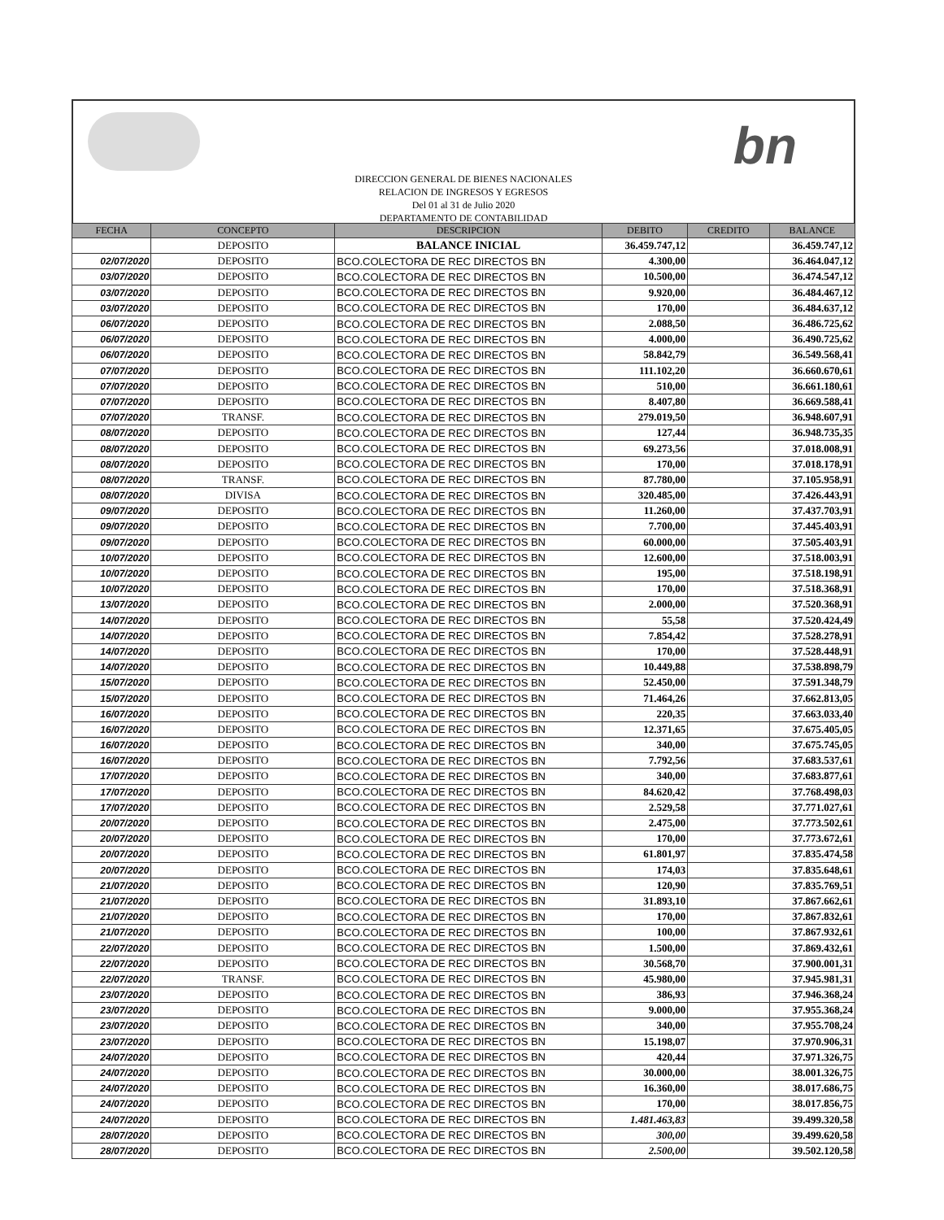bn
DIRECCION GENERAL DE BIENES NACIONALES
RELACION DE INGRESOS Y EGRESOS
Del 01 al 31 de Julio 2020
DEPARTAMENTO DE CONTABILIDAD
| FECHA | CONCEPTO | DESCRIPCION | DEBITO | CREDITO | BALANCE |
| --- | --- | --- | --- | --- | --- |
| | DEPOSITO | BALANCE INICIAL | 36.459.747,12 | | 36.459.747,12 |
| 02/07/2020 | DEPOSITO | BCO.COLECTORA DE REC DIRECTOS BN | 4.300,00 | | 36.464.047,12 |
| 03/07/2020 | DEPOSITO | BCO.COLECTORA DE REC DIRECTOS BN | 10.500,00 | | 36.474.547,12 |
| 03/07/2020 | DEPOSITO | BCO.COLECTORA DE REC DIRECTOS BN | 9.920,00 | | 36.484.467,12 |
| 03/07/2020 | DEPOSITO | BCO.COLECTORA DE REC DIRECTOS BN | 170,00 | | 36.484.637,12 |
| 06/07/2020 | DEPOSITO | BCO.COLECTORA DE REC DIRECTOS BN | 2.088,50 | | 36.486.725,62 |
| 06/07/2020 | DEPOSITO | BCO.COLECTORA DE REC DIRECTOS BN | 4.000,00 | | 36.490.725,62 |
| 06/07/2020 | DEPOSITO | BCO.COLECTORA DE REC DIRECTOS BN | 58.842,79 | | 36.549.568,41 |
| 07/07/2020 | DEPOSITO | BCO.COLECTORA DE REC DIRECTOS BN | 111.102,20 | | 36.660.670,61 |
| 07/07/2020 | DEPOSITO | BCO.COLECTORA DE REC DIRECTOS BN | 510,00 | | 36.661.180,61 |
| 07/07/2020 | DEPOSITO | BCO.COLECTORA DE REC DIRECTOS BN | 8.407,80 | | 36.669.588,41 |
| 07/07/2020 | TRANSF. | BCO.COLECTORA DE REC DIRECTOS BN | 279.019,50 | | 36.948.607,91 |
| 08/07/2020 | DEPOSITO | BCO.COLECTORA DE REC DIRECTOS BN | 127,44 | | 36.948.735,35 |
| 08/07/2020 | DEPOSITO | BCO.COLECTORA DE REC DIRECTOS BN | 69.273,56 | | 37.018.008,91 |
| 08/07/2020 | DEPOSITO | BCO.COLECTORA DE REC DIRECTOS BN | 170,00 | | 37.018.178,91 |
| 08/07/2020 | TRANSF. | BCO.COLECTORA DE REC DIRECTOS BN | 87.780,00 | | 37.105.958,91 |
| 08/07/2020 | DIVISA | BCO.COLECTORA DE REC DIRECTOS BN | 320.485,00 | | 37.426.443,91 |
| 09/07/2020 | DEPOSITO | BCO.COLECTORA DE REC DIRECTOS BN | 11.260,00 | | 37.437.703,91 |
| 09/07/2020 | DEPOSITO | BCO.COLECTORA DE REC DIRECTOS BN | 7.700,00 | | 37.445.403,91 |
| 09/07/2020 | DEPOSITO | BCO.COLECTORA DE REC DIRECTOS BN | 60.000,00 | | 37.505.403,91 |
| 10/07/2020 | DEPOSITO | BCO.COLECTORA DE REC DIRECTOS BN | 12.600,00 | | 37.518.003,91 |
| 10/07/2020 | DEPOSITO | BCO.COLECTORA DE REC DIRECTOS BN | 195,00 | | 37.518.198,91 |
| 10/07/2020 | DEPOSITO | BCO.COLECTORA DE REC DIRECTOS BN | 170,00 | | 37.518.368,91 |
| 13/07/2020 | DEPOSITO | BCO.COLECTORA DE REC DIRECTOS BN | 2.000,00 | | 37.520.368,91 |
| 14/07/2020 | DEPOSITO | BCO.COLECTORA DE REC DIRECTOS BN | 55,58 | | 37.520.424,49 |
| 14/07/2020 | DEPOSITO | BCO.COLECTORA DE REC DIRECTOS BN | 7.854,42 | | 37.528.278,91 |
| 14/07/2020 | DEPOSITO | BCO.COLECTORA DE REC DIRECTOS BN | 170,00 | | 37.528.448,91 |
| 14/07/2020 | DEPOSITO | BCO.COLECTORA DE REC DIRECTOS BN | 10.449,88 | | 37.538.898,79 |
| 15/07/2020 | DEPOSITO | BCO.COLECTORA DE REC DIRECTOS BN | 52.450,00 | | 37.591.348,79 |
| 15/07/2020 | DEPOSITO | BCO.COLECTORA DE REC DIRECTOS BN | 71.464,26 | | 37.662.813,05 |
| 16/07/2020 | DEPOSITO | BCO.COLECTORA DE REC DIRECTOS BN | 220,35 | | 37.663.033,40 |
| 16/07/2020 | DEPOSITO | BCO.COLECTORA DE REC DIRECTOS BN | 12.371,65 | | 37.675.405,05 |
| 16/07/2020 | DEPOSITO | BCO.COLECTORA DE REC DIRECTOS BN | 340,00 | | 37.675.745,05 |
| 16/07/2020 | DEPOSITO | BCO.COLECTORA DE REC DIRECTOS BN | 7.792,56 | | 37.683.537,61 |
| 17/07/2020 | DEPOSITO | BCO.COLECTORA DE REC DIRECTOS BN | 340,00 | | 37.683.877,61 |
| 17/07/2020 | DEPOSITO | BCO.COLECTORA DE REC DIRECTOS BN | 84.620,42 | | 37.768.498,03 |
| 17/07/2020 | DEPOSITO | BCO.COLECTORA DE REC DIRECTOS BN | 2.529,58 | | 37.771.027,61 |
| 20/07/2020 | DEPOSITO | BCO.COLECTORA DE REC DIRECTOS BN | 2.475,00 | | 37.773.502,61 |
| 20/07/2020 | DEPOSITO | BCO.COLECTORA DE REC DIRECTOS BN | 170,00 | | 37.773.672,61 |
| 20/07/2020 | DEPOSITO | BCO.COLECTORA DE REC DIRECTOS BN | 61.801,97 | | 37.835.474,58 |
| 20/07/2020 | DEPOSITO | BCO.COLECTORA DE REC DIRECTOS BN | 174,03 | | 37.835.648,61 |
| 21/07/2020 | DEPOSITO | BCO.COLECTORA DE REC DIRECTOS BN | 120,90 | | 37.835.769,51 |
| 21/07/2020 | DEPOSITO | BCO.COLECTORA DE REC DIRECTOS BN | 31.893,10 | | 37.867.662,61 |
| 21/07/2020 | DEPOSITO | BCO.COLECTORA DE REC DIRECTOS BN | 170,00 | | 37.867.832,61 |
| 21/07/2020 | DEPOSITO | BCO.COLECTORA DE REC DIRECTOS BN | 100,00 | | 37.867.932,61 |
| 22/07/2020 | DEPOSITO | BCO.COLECTORA DE REC DIRECTOS BN | 1.500,00 | | 37.869.432,61 |
| 22/07/2020 | DEPOSITO | BCO.COLECTORA DE REC DIRECTOS BN | 30.568,70 | | 37.900.001,31 |
| 22/07/2020 | TRANSF. | BCO.COLECTORA DE REC DIRECTOS BN | 45.980,00 | | 37.945.981,31 |
| 23/07/2020 | DEPOSITO | BCO.COLECTORA DE REC DIRECTOS BN | 386,93 | | 37.946.368,24 |
| 23/07/2020 | DEPOSITO | BCO.COLECTORA DE REC DIRECTOS BN | 9.000,00 | | 37.955.368,24 |
| 23/07/2020 | DEPOSITO | BCO.COLECTORA DE REC DIRECTOS BN | 340,00 | | 37.955.708,24 |
| 23/07/2020 | DEPOSITO | BCO.COLECTORA DE REC DIRECTOS BN | 15.198,07 | | 37.970.906,31 |
| 24/07/2020 | DEPOSITO | BCO.COLECTORA DE REC DIRECTOS BN | 420,44 | | 37.971.326,75 |
| 24/07/2020 | DEPOSITO | BCO.COLECTORA DE REC DIRECTOS BN | 30.000,00 | | 38.001.326,75 |
| 24/07/2020 | DEPOSITO | BCO.COLECTORA DE REC DIRECTOS BN | 16.360,00 | | 38.017.686,75 |
| 24/07/2020 | DEPOSITO | BCO.COLECTORA DE REC DIRECTOS BN | 170,00 | | 38.017.856,75 |
| 24/07/2020 | DEPOSITO | BCO.COLECTORA DE REC DIRECTOS BN | 1.481.463,83 | | 39.499.320,58 |
| 28/07/2020 | DEPOSITO | BCO.COLECTORA DE REC DIRECTOS BN | 300,00 | | 39.499.620,58 |
| 28/07/2020 | DEPOSITO | BCO.COLECTORA DE REC DIRECTOS BN | 2.500,00 | | 39.502.120,58 |